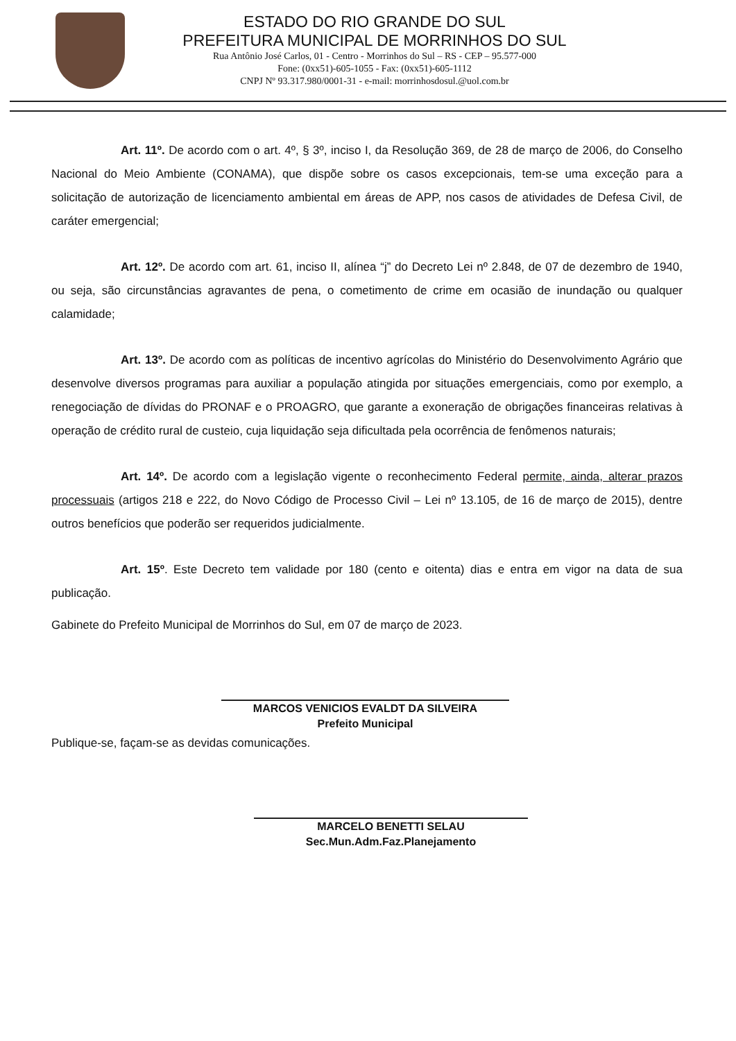ESTADO DO RIO GRANDE DO SUL
PREFEITURA MUNICIPAL DE MORRINHOS DO SUL
Rua Antônio José Carlos, 01 - Centro - Morrinhos do Sul – RS - CEP – 95.577-000
Fone: (0xx51)-605-1055 - Fax: (0xx51)-605-1112
CNPJ Nº 93.317.980/0001-31 - e-mail: morrinhosdosul.@uol.com.br
Art. 11º. De acordo com o art. 4º, § 3º, inciso I, da Resolução 369, de 28 de março de 2006, do Conselho Nacional do Meio Ambiente (CONAMA), que dispõe sobre os casos excepcionais, tem-se uma exceção para a solicitação de autorização de licenciamento ambiental em áreas de APP, nos casos de atividades de Defesa Civil, de caráter emergencial;
Art. 12º. De acordo com art. 61, inciso II, alínea “j” do Decreto Lei nº 2.848, de 07 de dezembro de 1940, ou seja, são circunstâncias agravantes de pena, o cometimento de crime em ocasião de inundação ou qualquer calamidade;
Art. 13º. De acordo com as políticas de incentivo agrícolas do Ministério do Desenvolvimento Agrário que desenvolve diversos programas para auxiliar a população atingida por situações emergenciais, como por exemplo, a renegociação de dívidas do PRONAF e o PROAGRO, que garante a exoneração de obrigações financeiras relativas à operação de crédito rural de custeio, cuja liquidação seja dificultada pela ocorrência de fenômenos naturais;
Art. 14º. De acordo com a legislação vigente o reconhecimento Federal permite, ainda, alterar prazos processuais (artigos 218 e 222, do Novo Código de Processo Civil – Lei nº 13.105, de 16 de março de 2015), dentre outros benefícios que poderão ser requeridos judicialmente.
Art. 15º. Este Decreto tem validade por 180 (cento e oitenta) dias e entra em vigor na data de sua publicação.
Gabinete do Prefeito Municipal de Morrinhos do Sul, em 07 de março de 2023.
MARCOS VENICIOS EVALDT DA SILVEIRA
Prefeito Municipal
Publique-se, façam-se as devidas comunicações.
MARCELO BENETTI SELAU
Sec.Mun.Adm.Faz.Planejamento